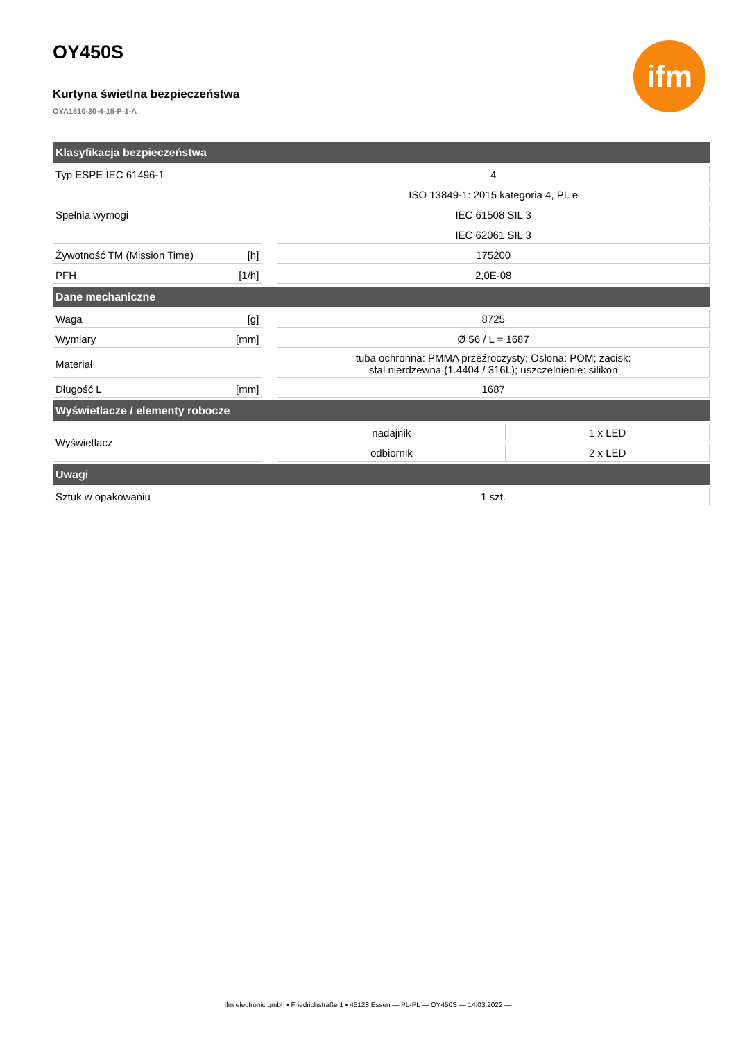ifm
OY450S
Kurtyna świetlna bezpieczeństwa
OYA1510-30-4-15-P-1-A
| Klasyfikacja bezpieczeństwa | | | | |
| --- | --- | --- | --- | --- |
| Typ ESPE IEC 61496-1 | | | 4 | |
| Spełnia wymogi | | | ISO 13849-1: 2015 kategoria 4, PL e | |
| | | | IEC 61508 SIL 3 | |
| | | | IEC 62061 SIL 3 | |
| Żywotność TM (Mission Time) | [h] | | 175200 | |
| PFH | [1/h] | | 2,0E-08 | |
| Dane mechaniczne | | | | |
| Waga | [g] | | 8725 | |
| Wymiary | [mm] | | Ø 56 / L = 1687 | |
| Materiał | | | tuba ochronna: PMMA przeźroczysty; Osłona: POM; zacisk: stal nierdzewna (1.4404 / 316L); uszczelnienie: silikon | |
| Długość L | [mm] | | 1687 | |
| Wyświetlacze / elementy robocze | | | | |
| Wyświetlacz | | | nadajnik | 1 x LED |
| | | | odbiornik | 2 x LED |
| Uwagi | | | | |
| Sztuk w opakowaniu | | | 1 szt. | |
ifm electronic gmbh • Friedrichstraße 1 • 45128 Essen — PL-PL — OY450S — 14.03.2022 —